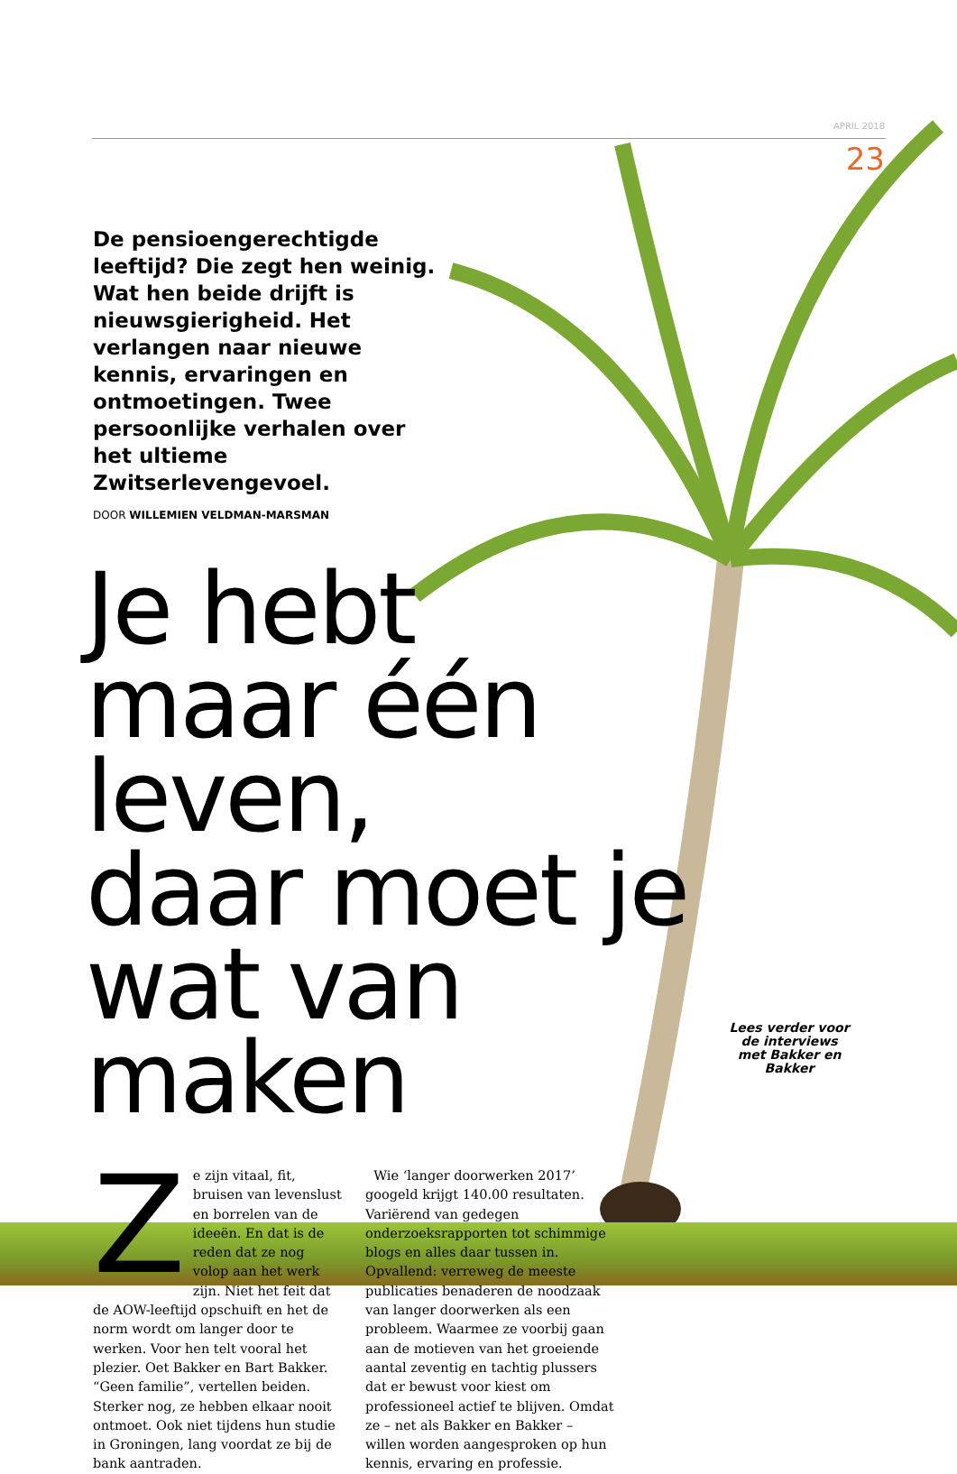APRIL 2018
23
De pensioengerechtigde leeftijd? Die zegt hen weinig. Wat hen beide drijft is nieuwsgierigheid. Het verlangen naar nieuwe kennis, ervaringen en ontmoetingen. Twee persoonlijke verhalen over het ultieme Zwitserlevengevoel.
DOOR WILLEMIEN VELDMAN-MARSMAN
Je hebt
maar één leven,
daar moet je
wat van maken
Ze zijn vitaal, fit, bruisen van levenslust en borrelen van de ideeën. En dat is de reden dat ze nog volop aan het werk zijn. Niet het feit dat de AOW-leeftijd opschuift en het de norm wordt om langer door te werken. Voor hen telt vooral het plezier. Oet Bakker en Bart Bakker. “Geen familie”, vertellen beiden. Sterker nog, ze hebben elkaar nooit ontmoet. Ook niet tijdens hun studie in Groningen, lang voordat ze bij de bank aantraden.
Wie ‘langer doorwerken 2017’ googeld krijgt 140.00 resultaten. Variërend van gedegen onderzoeksrapporten tot schimmige blogs en alles daar tussen in. Opvallend: verreweg de meeste publicaties benaderen de noodzaak van langer doorwerken als een probleem. Waarmee ze voorbij gaan aan de motieven van het groeiende aantal zeventig en tachtig plussers dat er bewust voor kiest om professioneel actief te blijven. Omdat ze – net als Bakker en Bakker – willen worden aangesproken op hun kennis, ervaring en professie.
Lees verder voor de interviews met Bakker en Bakker